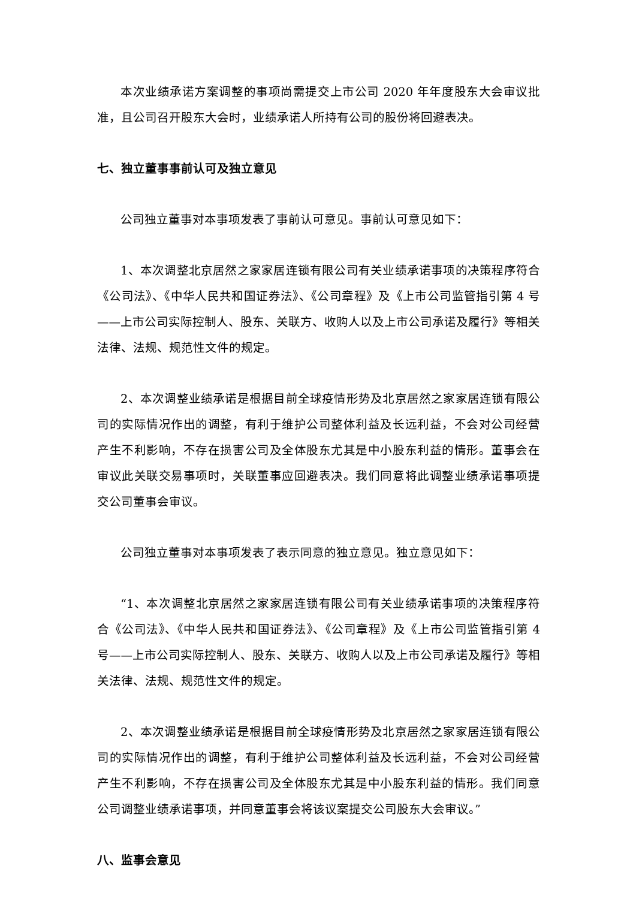本次业绩承诺方案调整的事项尚需提交上市公司 2020 年年度股东大会审议批准，且公司召开股东大会时，业绩承诺人所持有公司的股份将回避表决。
七、独立董事事前认可及独立意见
公司独立董事对本事项发表了事前认可意见。事前认可意见如下：
1、本次调整北京居然之家家居连锁有限公司有关业绩承诺事项的决策程序符合《公司法》、《中华人民共和国证券法》、《公司章程》及《上市公司监管指引第 4 号——上市公司实际控制人、股东、关联方、收购人以及上市公司承诺及履行》等相关法律、法规、规范性文件的规定。
2、本次调整业绩承诺是根据目前全球疫情形势及北京居然之家家居连锁有限公司的实际情况作出的调整，有利于维护公司整体利益及长远利益，不会对公司经营产生不利影响，不存在损害公司及全体股东尤其是中小股东利益的情形。董事会在审议此关联交易事项时，关联董事应回避表决。我们同意将此调整业绩承诺事项提交公司董事会审议。
公司独立董事对本事项发表了表示同意的独立意见。独立意见如下：
“1、本次调整北京居然之家家居连锁有限公司有关业绩承诺事项的决策程序符合《公司法》、《中华人民共和国证券法》、《公司章程》及《上市公司监管指引第 4 号——上市公司实际控制人、股东、关联方、收购人以及上市公司承诺及履行》等相关法律、法规、规范性文件的规定。
2、本次调整业绩承诺是根据目前全球疫情形势及北京居然之家家居连锁有限公司的实际情况作出的调整，有利于维护公司整体利益及长远利益，不会对公司经营产生不利影响，不存在损害公司及全体股东尤其是中小股东利益的情形。我们同意公司调整业绩承诺事项，并同意董事会将该议案提交公司股东大会审议。”
八、监事会意见